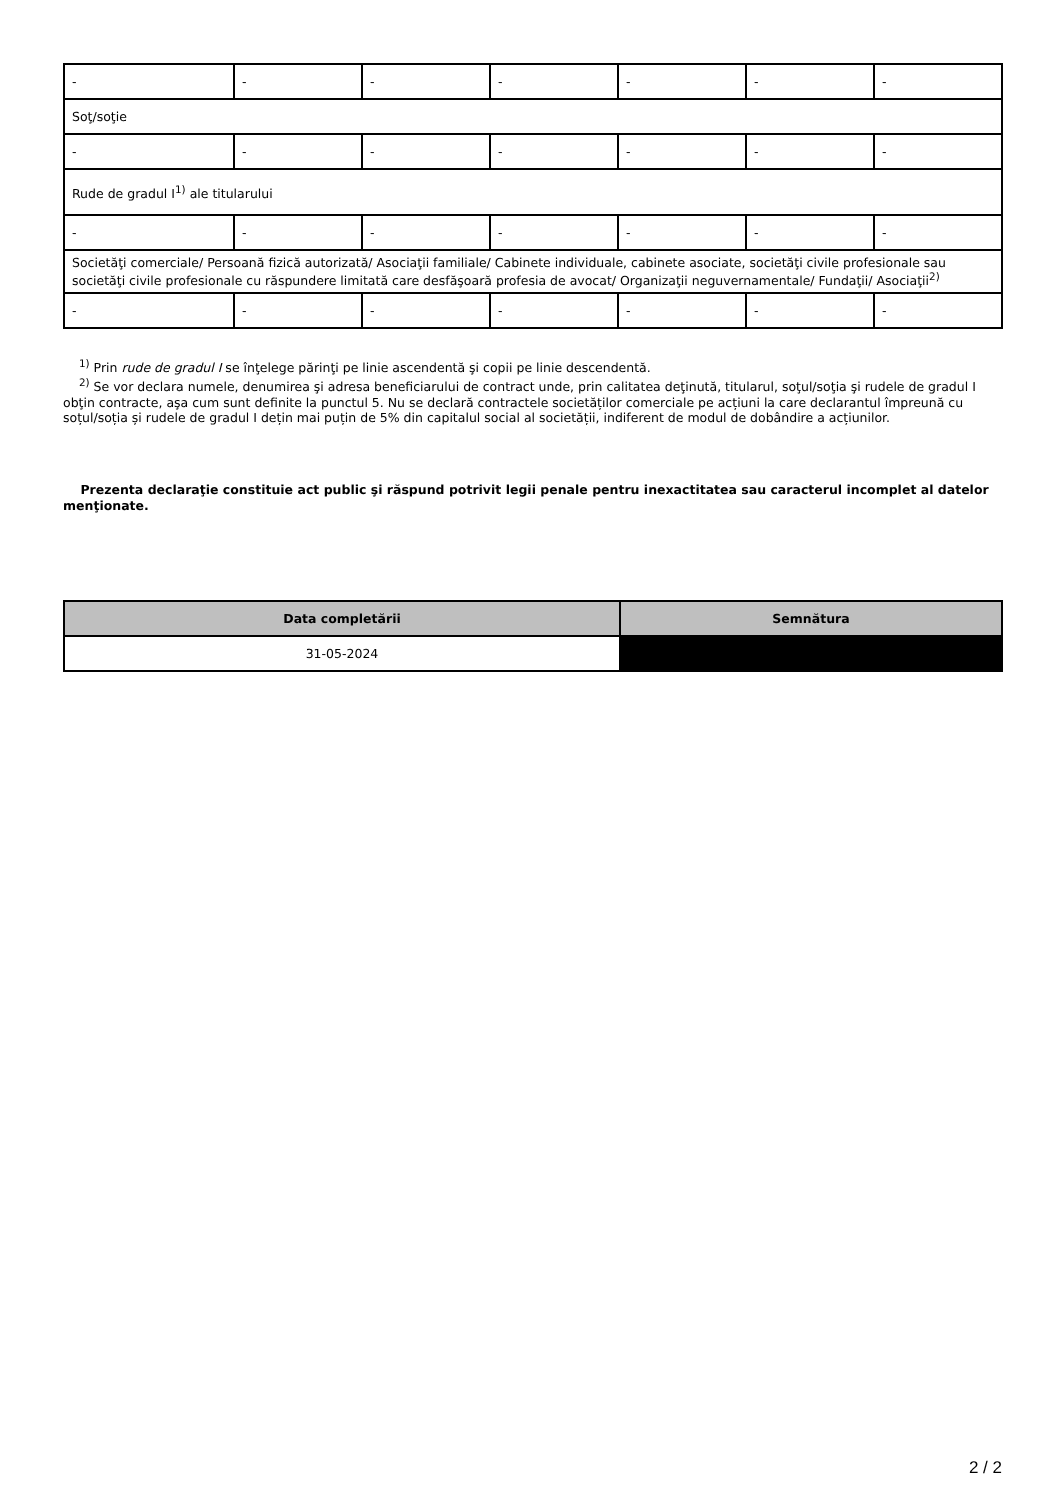| - | - | - | - | - | - | - |
| Soţ/soţie | | | | | | |
| - | - | - | - | - | - | - |
| Rude de gradul I<sup>1)</sup> ale titularului | | | | | | |
| - | - | - | - | - | - | - |
| Societăţi comerciale/ Persoană fizică autorizată/ Asociaţii familiale/ Cabinete individuale, cabinete asociate, societăţi civile profesionale sau societăţi civile profesionale cu răspundere limitată care desfăşoară profesia de avocat/ Organizaţii neguvernamentale/ Fundaţii/ Asociaţii<sup>2)</sup> | | | | | | |
| - | - | - | - | - | - | - |
<sup>1)</sup> Prin rude de gradul I se înţelege părinţi pe linie ascendentă şi copii pe linie descendentă.
<sup>2)</sup> Se vor declara numele, denumirea şi adresa beneficiarului de contract unde, prin calitatea deţinută, titularul, soţul/soţia şi rudele de gradul I obţin contracte, aşa cum sunt definite la punctul 5. Nu se declară contractele societăților comerciale pe acțiuni la care declarantul împreună cu soțul/soția și rudele de gradul I dețin mai puțin de 5% din capitalul social al societății, indiferent de modul de dobândire a acțiunilor.
Prezenta declaraţie constituie act public şi răspund potrivit legii penale pentru inexactitatea sau caracterul incomplet al datelor menţionate.
| Data completării | Semnătura |
| --- | --- |
| 31-05-2024 | |
2 / 2